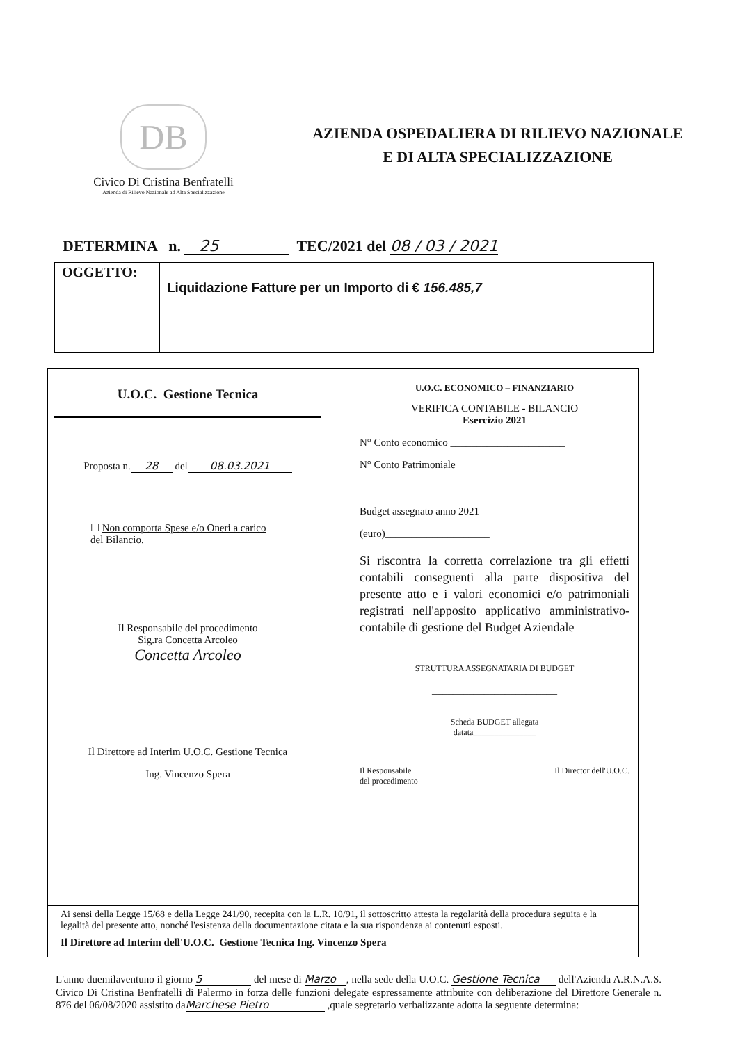DB
Civico Di Cristina Benfratelli
Azienda di Rilievo Nazionale ad Alta Specializzazione
AZIENDA OSPEDALIERA DI RILIEVO NAZIONALE
E DI ALTA SPECIALIZZAZIONE
DETERMINA n. 25 TEC/2021 del 08 / 03 / 2021
| OGGETTO: | Liquidazione Fatture per un Importo di € 156.485,7 |
| U.O.C. Gestione Tecnica Proposta n. 28 del 08.03.2021 ☐ Non comporta Spese e/o Oneri a carico del Bilancio. Il Responsabile del procedimento Sig.ra Concetta Arcoleo Concetta Arcoleo Il Direttore ad Interim U.O.C. Gestione Tecnica Ing. Vincenzo Spera | | U.O.C. ECONOMICO – FINANZIARIO VERIFICA CONTABILE - BILANCIO Esercizio 2021 N° Conto economico ______________________ N° Conto Patrimoniale ____________________ Budget assegnato anno 2021 (euro)____________________ Si riscontra la corretta correlazione tra gli effetti contabili conseguenti alla parte dispositiva del presente atto e i valori economici e/o patrimoniali registrati nell'apposito applicativo amministrativo-contabile di gestione del Budget Aziendale STRUTTURA ASSEGNATARIA DI BUDGET ________________________ Scheda BUDGET allegata datata_______________ Il Responsabile del procedimento Il Director dell'U.O.C. ____________ _____________ |
| Ai sensi della Legge 15/68 e della Legge 241/90, recepita con la L.R. 10/91, il sottoscritto attesta la regolarità della procedura seguita e la legalità del presente atto, nonché l'esistenza della documentazione citata e la sua rispondenza ai contenuti esposti. Il Direttore ad Interim dell'U.O.C. Gestione Tecnica Ing. Vincenzo Spera | | |
L'anno duemilaventuno il giorno 5 del mese di Marzo, nella sede della U.O.C. Gestione Tecnica dell'Azienda A.R.N.A.S. Civico Di Cristina Benfratelli di Palermo in forza delle funzioni delegate espressamente attribuite con deliberazione del Direttore Generale n. 876 del 06/08/2020 assistito da Marchese Pietro ,quale segretario verbalizzante adotta la seguente determina: